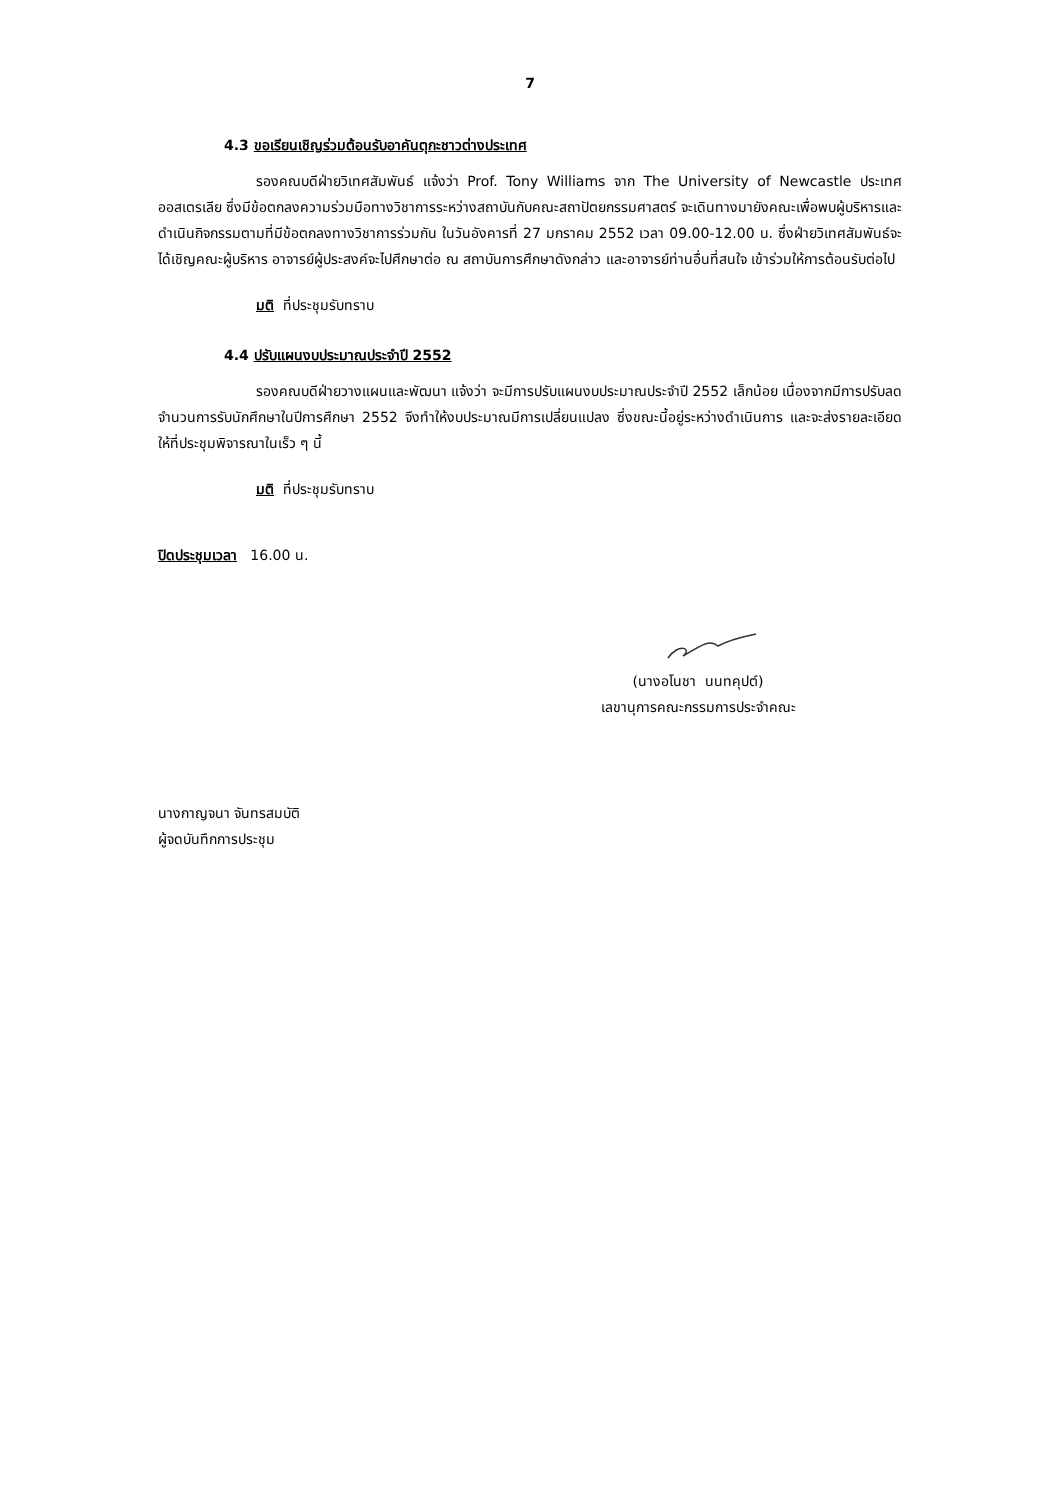7
4.3 ขอเรียนเชิญร่วมต้อนรับอาคันตุกะชาวต่างประเทศ
รองคณบดีฝ่ายวิเทศสัมพันธ์ แจ้งว่า Prof. Tony Williams จาก The University of Newcastle ประเทศออสเตรเลีย ซึ่งมีข้อตกลงความร่วมมือทางวิชาการระหว่างสถาบันกับคณะสถาปัตยกรรมศาสตร์ จะเดินทางมายังคณะเพื่อพบผู้บริหารและดำเนินกิจกรรมตามที่มีข้อตกลงทางวิชาการร่วมกัน ในวันอังคารที่ 27 มกราคม 2552 เวลา 09.00-12.00 น. ซึ่งฝ่ายวิเทศสัมพันธ์จะได้เชิญคณะผู้บริหาร อาจารย์ผู้ประสงค์จะไปศึกษาต่อ ณ สถาบันการศึกษาดังกล่าว และอาจารย์ท่านอื่นที่สนใจ เข้าร่วมให้การต้อนรับต่อไป
มติ ที่ประชุมรับทราบ
4.4 ปรับแผนงบประมาณประจำปี 2552
รองคณบดีฝ่ายวางแผนและพัฒนา แจ้งว่า จะมีการปรับแผนงบประมาณประจำปี 2552 เล็กน้อย เนื่องจากมีการปรับลดจำนวนการรับนักศึกษาในปีการศึกษา 2552 จึงทำให้งบประมาณมีการเปลี่ยนแปลง ซึ่งขณะนี้อยู่ระหว่างดำเนินการ และจะส่งรายละเอียดให้ที่ประชุมพิจารณาในเร็ว ๆ นี้
มติ ที่ประชุมรับทราบ
ปิดประชุมเวลา 16.00 น.
(นางอโนชา นนทคุปต์)
เลขานุการคณะกรรมการประจำคณะ
นางกาญจนา จันทรสมบัติ
ผู้จดบันทึกการประชุม